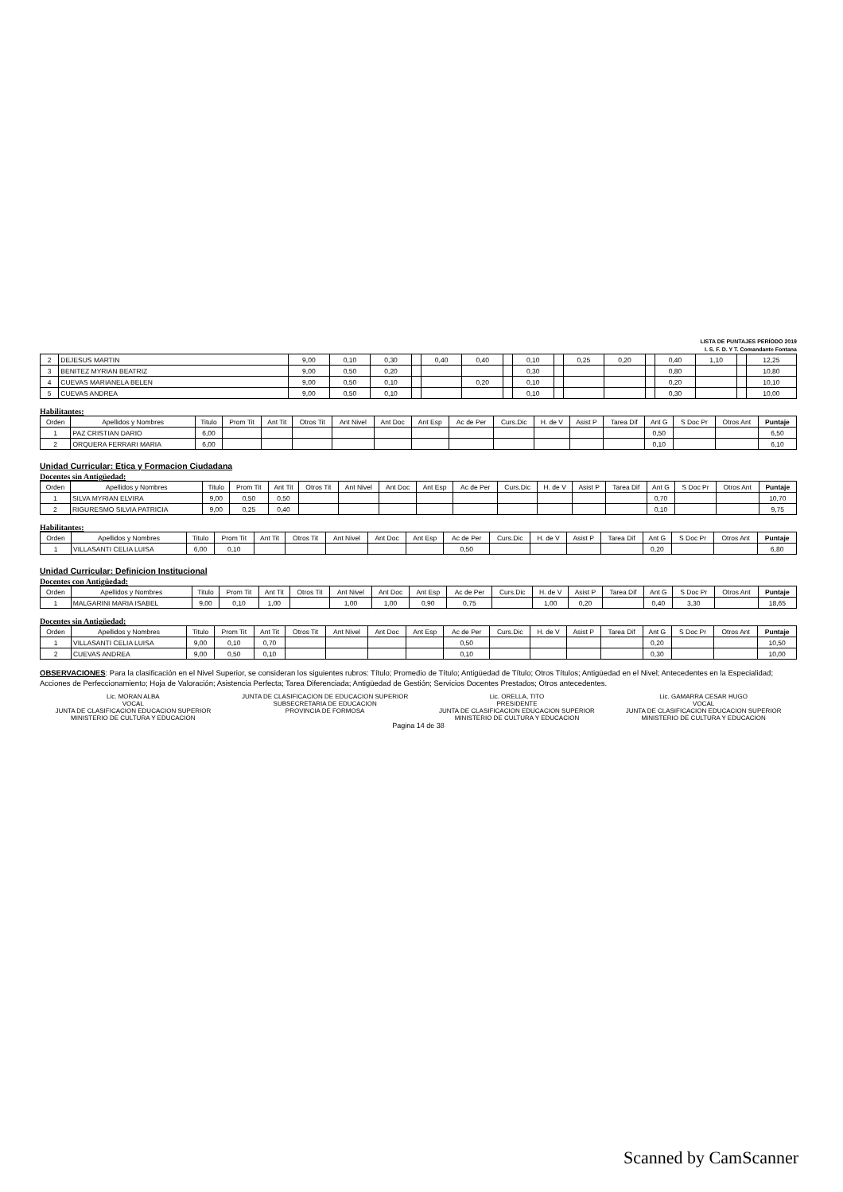LISTA DE PUNTAJES PERÍODO 2019
I. S. F. D. Y T. Comandante Fontana
| 2 | DEJESUS MARTIN | 9,00 | 0,10 | 0,30 | | 0,40 | 0,40 | | 0,10 | | 0,25 | 0,20 | | 0,40 | 1,10 | | 12,25 |
| 3 | BENITEZ MYRIAN BEATRIZ | 9,00 | 0,50 | 0,20 | | | | | 0,30 | | | | | 0,80 | | | 10,80 |
| 4 | CUEVAS MARIANELA BELEN | 9,00 | 0,50 | 0,10 | | | 0,20 | | 0,10 | | | | | 0,20 | | | 10,10 |
| 5 | CUEVAS ANDREA | 9,00 | 0,50 | 0,10 | | | | | 0,10 | | | | | 0,30 | | | 10,00 |
Habilitantes:
| Orden | Apellidos y Nombres | Titulo | Prom Tit | Ant Tit | Otros Tit | Ant Nivel | Ant Doc | Ant Esp | Ac de Per | Curs.Dic | H. de V | Asist P | Tarea Dif | Ant G | S Doc Pr | Otros Ant | Puntaje |
| --- | --- | --- | --- | --- | --- | --- | --- | --- | --- | --- | --- | --- | --- | --- | --- | --- | --- |
| 1 | PAZ CRISTIAN DARIO | 6,00 | | | | | | | | | | | | 0,50 | | | 6,50 |
| 2 | ORQUERA FERRARI MARIA | 6,00 | | | | | | | | | | | | 0,10 | | | 6,10 |
Unidad Curricular: Etica y Formacion Ciudadana
Docentes sin Antigüedad:
| Orden | Apellidos y Nombres | Titulo | Prom Tit | Ant Tit | Otros Tit | Ant Nivel | Ant Doc | Ant Esp | Ac de Per | Curs.Dic | H. de V | Asist P | Tarea Dif | Ant G | S Doc Pr | Otros Ant | Puntaje |
| --- | --- | --- | --- | --- | --- | --- | --- | --- | --- | --- | --- | --- | --- | --- | --- | --- | --- |
| 1 | SILVA MYRIAN ELVIRA | 9,00 | 0,50 | 0,50 | | | | | | | | | | 0,70 | | | 10,70 |
| 2 | RIGURESMO SILVIA PATRICIA | 9,00 | 0,25 | 0,40 | | | | | | | | | | 0,10 | | | 9,75 |
Habilitantes:
| Orden | Apellidos y Nombres | Titulo | Prom Tit | Ant Tit | Otros Tit | Ant Nivel | Ant Doc | Ant Esp | Ac de Per | Curs.Dic | H. de V | Asist P | Tarea Dif | Ant G | S Doc Pr | Otros Ant | Puntaje |
| --- | --- | --- | --- | --- | --- | --- | --- | --- | --- | --- | --- | --- | --- | --- | --- | --- | --- |
| 1 | VILLASANTI CELIA LUISA | 6,00 | 0,10 | | | | | | 0,50 | | | | | 0,20 | | | 6,80 |
Unidad Curricular: Definicion Institucional
Docentes con Antigüedad:
| Orden | Apellidos y Nombres | Titulo | Prom Tit | Ant Tit | Otros Tit | Ant Nivel | Ant Doc | Ant Esp | Ac de Per | Curs.Dic | H. de V | Asist P | Tarea Dif | Ant G | S Doc Pr | Otros Ant | Puntaje |
| --- | --- | --- | --- | --- | --- | --- | --- | --- | --- | --- | --- | --- | --- | --- | --- | --- | --- |
| 1 | MALGARINI MARIA ISABEL | 9,00 | 0,10 | 1,00 | | 1,00 | 1,00 | 0,90 | 0,75 | | 1,00 | 0,20 | | 0,40 | 3,30 | | 18,65 |
Docentes sin Antigüedad:
| Orden | Apellidos y Nombres | Titulo | Prom Tit | Ant Tit | Otros Tit | Ant Nivel | Ant Doc | Ant Esp | Ac de Per | Curs.Dic | H. de V | Asist P | Tarea Dif | Ant G | S Doc Pr | Otros Ant | Puntaje |
| --- | --- | --- | --- | --- | --- | --- | --- | --- | --- | --- | --- | --- | --- | --- | --- | --- | --- |
| 1 | VILLASANTI CELIA LUISA | 9,00 | 0,10 | 0,70 | | | | | 0,50 | | | | | 0,20 | | | 10,50 |
| 2 | CUEVAS ANDREA | 9,00 | 0,50 | 0,10 | | | | | 0,10 | | | | | 0,30 | | | 10,00 |
OBSERVACIONES: Para la clasificación en el Nivel Superior, se consideran los siguientes rubros: Título; Promedio de Título; Antigüedad de Título; Otros Títulos; Antigüedad en el Nivel; Antecedentes en la Especialidad; Acciones de Perfeccionamiento; Hoja de Valoración; Asistencia Perfecta; Tarea Diferenciada; Antigüedad de Gestión; Servicios Docentes Prestados; Otros antecedentes.
Lic. MORAN ALBA
VOCAL
JUNTA DE CLASIFICACION EDUCACION SUPERIOR
MINISTERIO DE CULTURA Y EDUCACION
JUNTA DE CLASIFICACION DE EDUCACION SUPERIOR
SUBSECRETARIA DE EDUCACION
PROVINCIA DE FORMOSA
Lic. ORELLA, TITO
PRESIDENTE
JUNTA DE CLASIFICACION EDUCACION SUPERIOR
MINISTERIO DE CULTURA Y EDUCACION
Lic. GAMARRA CESAR HUGO
VOCAL
JUNTA DE CLASIFICACION EDUCACION SUPERIOR
MINISTERIO DE CULTURA Y EDUCACION
Pagina 14 de 38
Scanned by CamScanner